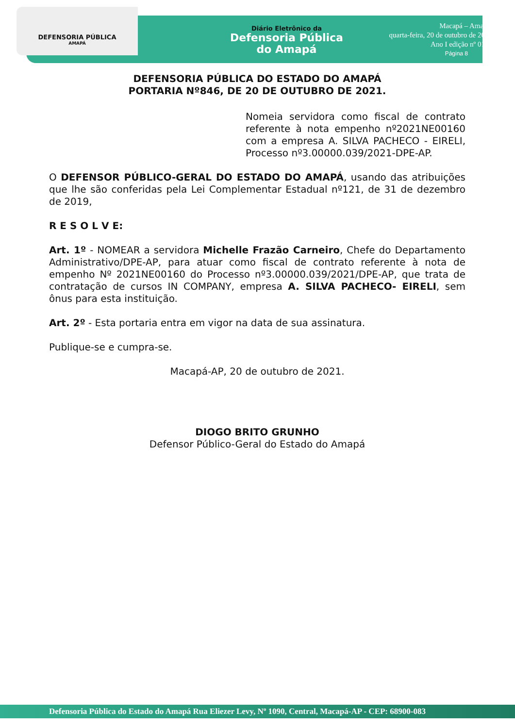DEFENSORIA PÚBLICA
AMAPÁ
Diário Eletrônico da
Defensoria Pública
do Amapá
Macapá – Amapá,
quarta-feira, 20 de outubro de 2021
Ano I edição nº 0131
Página 8
DEFENSORIA PÚBLICA DO ESTADO DO AMAPÁ
PORTARIA Nº846, DE 20 DE OUTUBRO DE 2021.
Nomeia servidora como fiscal de contrato referente à nota empenho nº2021NE00160 com a empresa A. SILVA PACHECO - EIRELI, Processo nº3.00000.039/2021-DPE-AP.
O DEFENSOR PÚBLICO-GERAL DO ESTADO DO AMAPÁ, usando das atribuições que lhe são conferidas pela Lei Complementar Estadual nº121, de 31 de dezembro de 2019,
R E S O L V E:
Art. 1º - NOMEAR a servidora Michelle Frazão Carneiro, Chefe do Departamento Administrativo/DPE-AP, para atuar como fiscal de contrato referente à nota de empenho Nº 2021NE00160 do Processo nº3.00000.039/2021/DPE-AP, que trata de contratação de cursos IN COMPANY, empresa A. SILVA PACHECO- EIRELI, sem ônus para esta instituição.
Art. 2º - Esta portaria entra em vigor na data de sua assinatura.
Publique-se e cumpra-se.
Macapá-AP, 20 de outubro de 2021.
DIOGO BRITO GRUNHO
Defensor Público-Geral do Estado do Amapá
Defensoria Pública do Estado do Amapá Rua Eliezer Levy, Nº 1090, Central, Macapá-AP - CEP: 68900-083